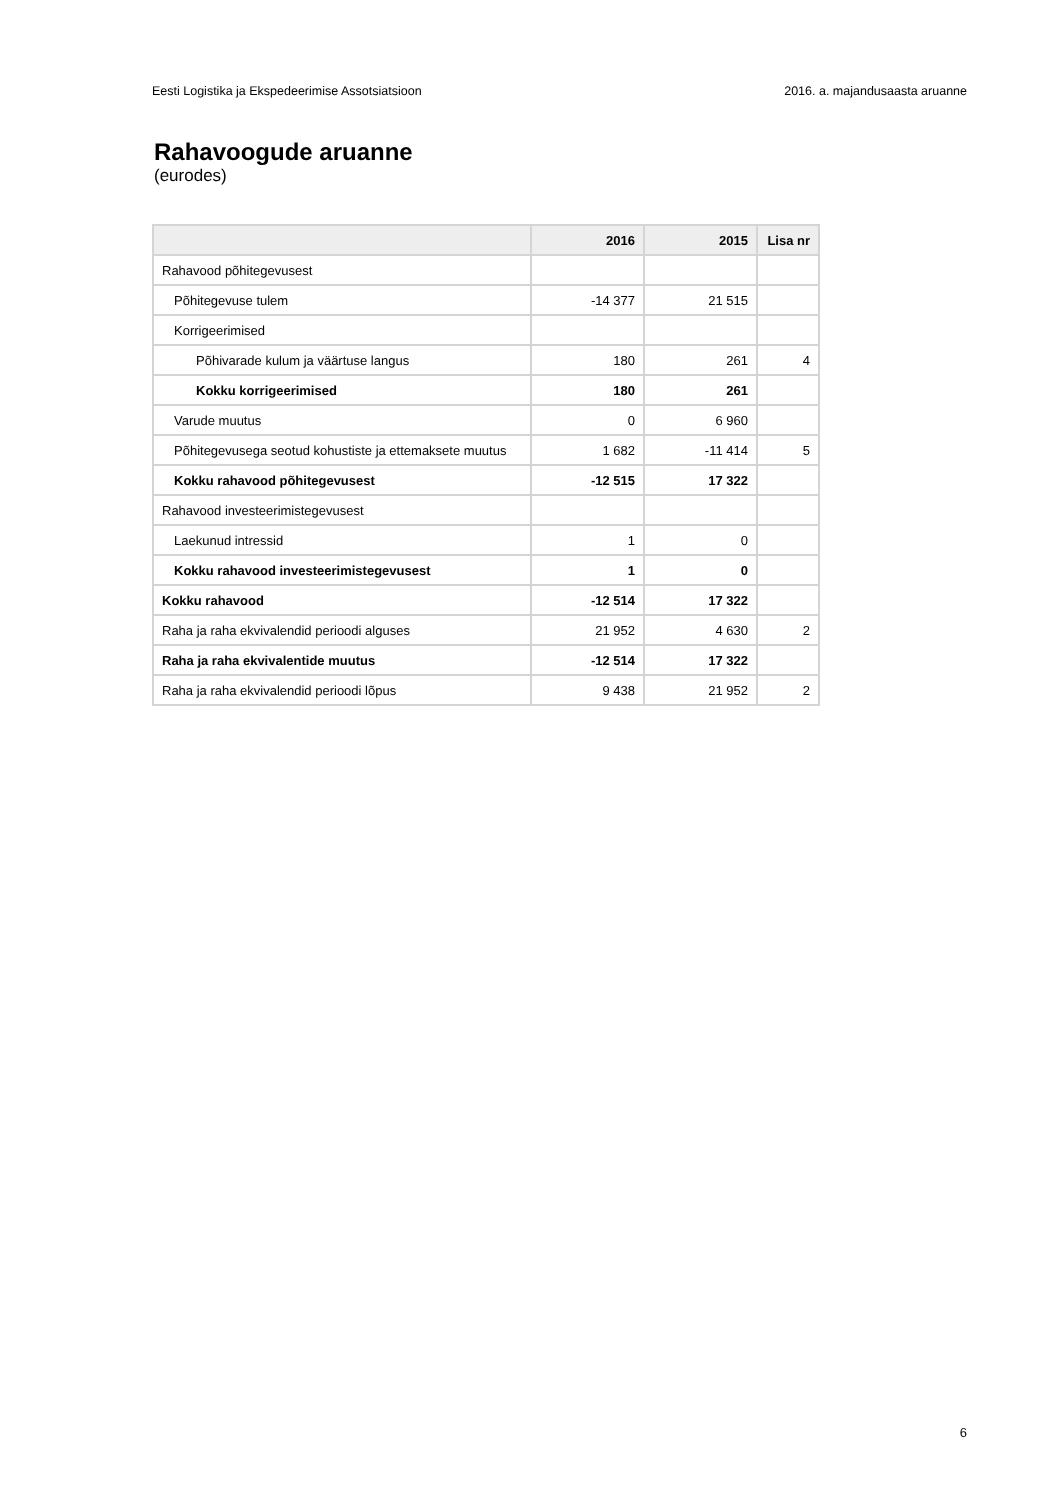Eesti Logistika ja Ekspedeerimise Assotsiatsioon 2016. a. majandusaasta aruanne
Rahavoogude aruanne
(eurodes)
| | 2016 | 2015 | Lisa nr |
| --- | --- | --- | --- |
| Rahavood põhitegevusest | | | |
| Põhitegevuse tulem | -14 377 | 21 515 | |
| Korrigeerimised | | | |
| Põhivarade kulum ja väärtuse langus | 180 | 261 | 4 |
| Kokku korrigeerimised | 180 | 261 | |
| Varude muutus | 0 | 6 960 | |
| Põhitegevusega seotud kohustiste ja ettemaksete muutus | 1 682 | -11 414 | 5 |
| Kokku rahavood põhitegevusest | -12 515 | 17 322 | |
| Rahavood investeerimistegevusest | | | |
| Laekunud intressid | 1 | 0 | |
| Kokku rahavood investeerimistegevusest | 1 | 0 | |
| Kokku rahavood | -12 514 | 17 322 | |
| Raha ja raha ekvivalendid perioodi alguses | 21 952 | 4 630 | 2 |
| Raha ja raha ekvivalentide muutus | -12 514 | 17 322 | |
| Raha ja raha ekvivalendid perioodi lõpus | 9 438 | 21 952 | 2 |
6